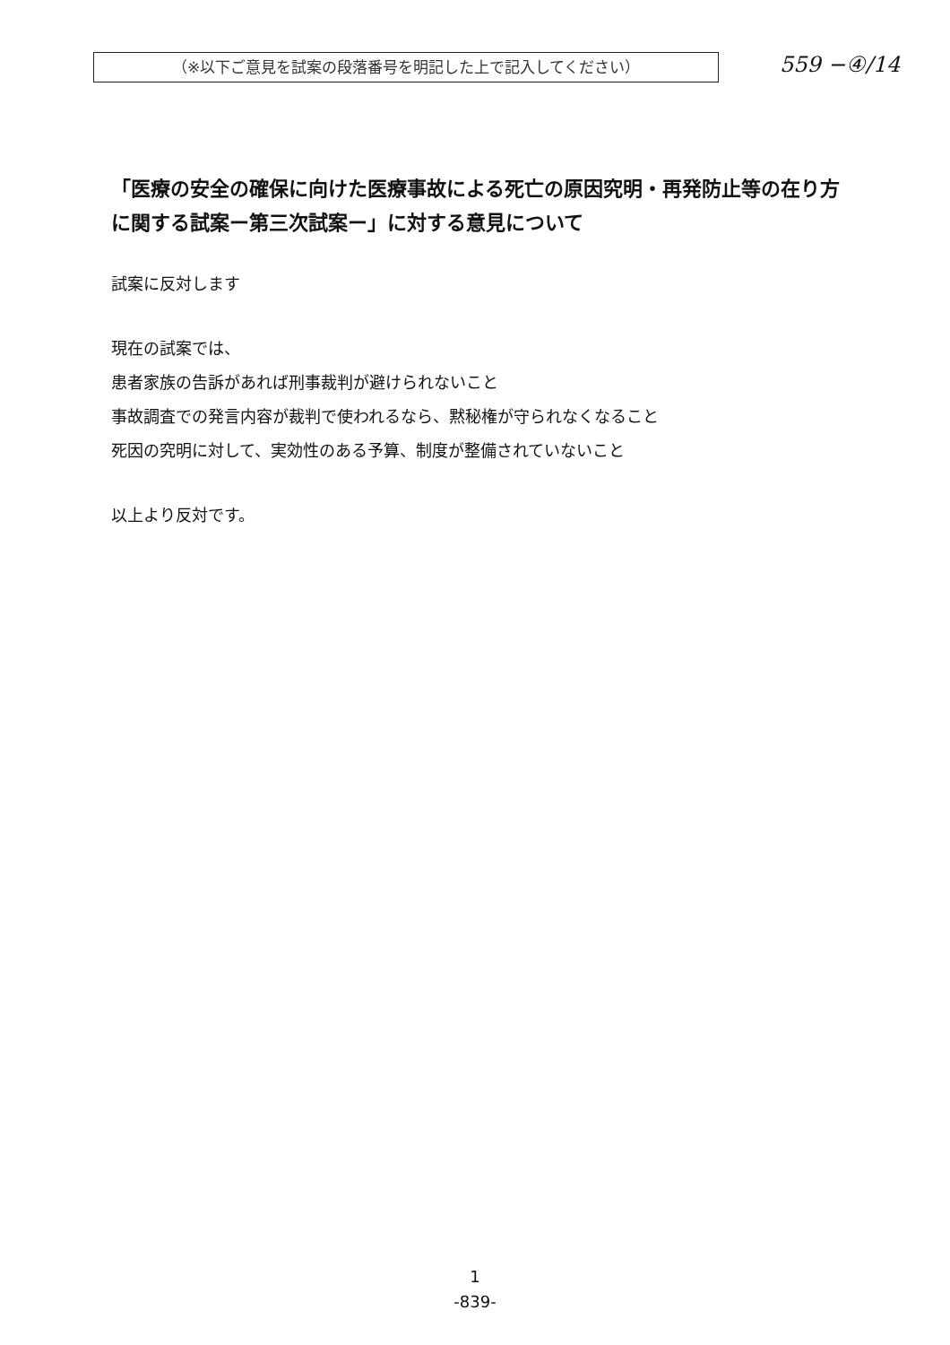（※以下ご意見を試案の段落番号を明記した上で記入してください）
559 −④/14
「医療の安全の確保に向けた医療事故による死亡の原因究明・再発防止等の在り方に関する試案ー第三次試案ー」に対する意見について
試案に反対します
現在の試案では、
患者家族の告訴があれば刑事裁判が避けられないこと
事故調査での発言内容が裁判で使われるなら、黙秘権が守られなくなること
死因の究明に対して、実効性のある予算、制度が整備されていないこと
以上より反対です。
1
-839-